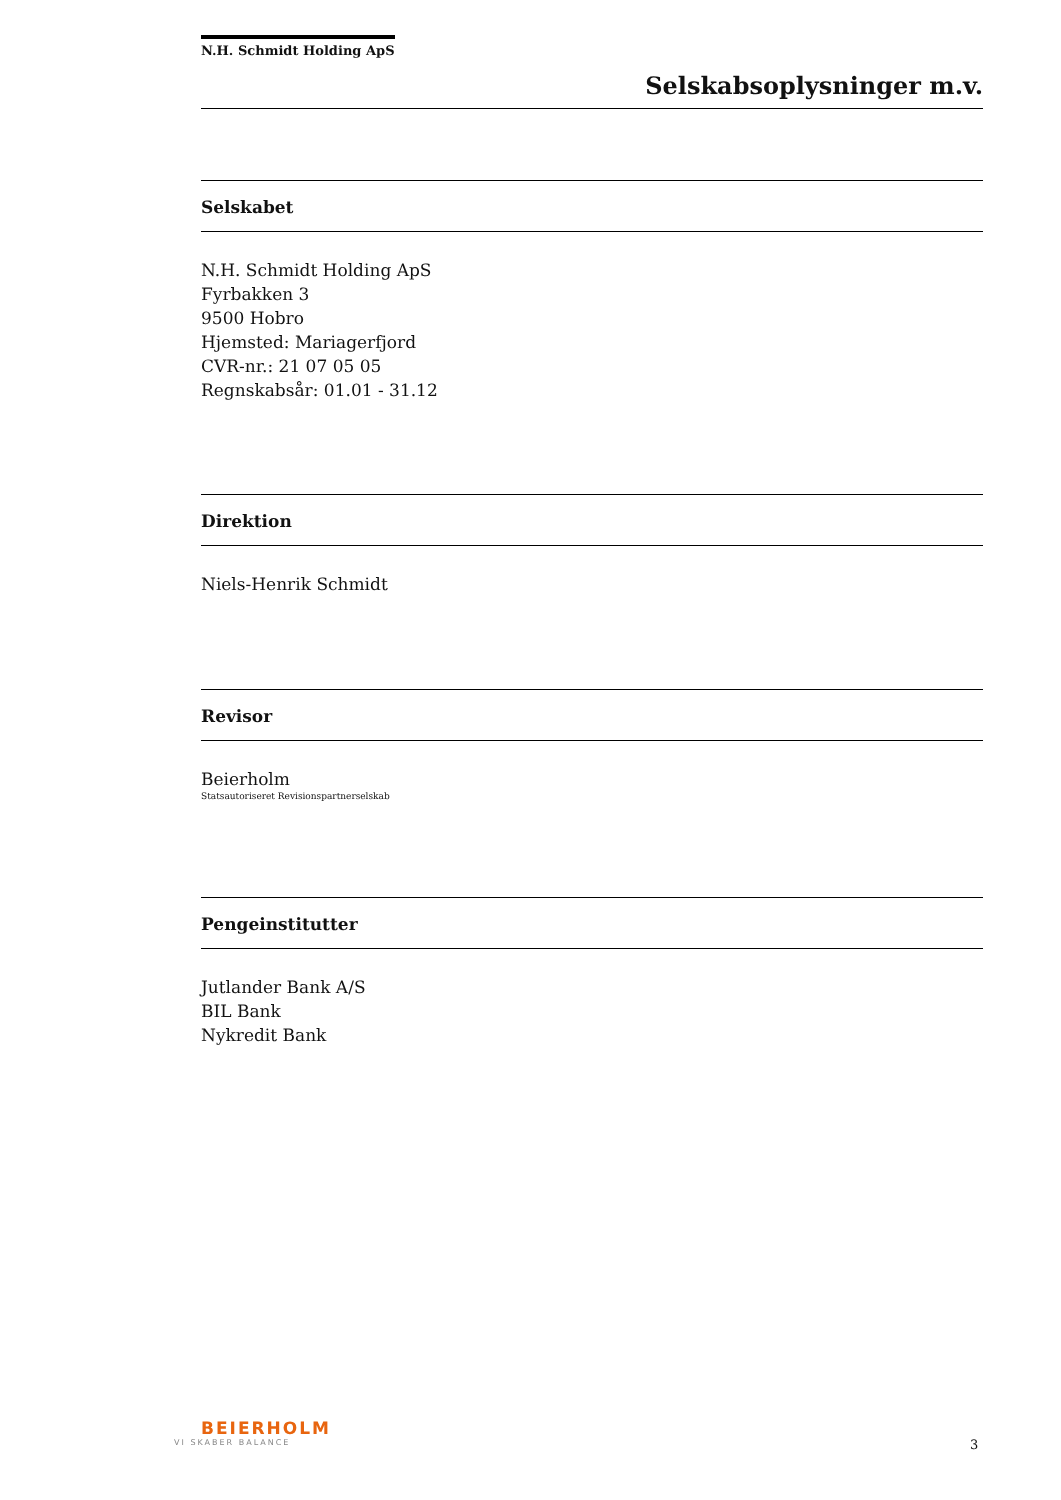N.H. Schmidt Holding ApS
Selskabsoplysninger m.v.
Selskabet
N.H. Schmidt Holding ApS
Fyrbakken 3
9500 Hobro
Hjemsted: Mariagerfjord
CVR-nr.: 21 07 05 05
Regnskabsår: 01.01 - 31.12
Direktion
Niels-Henrik Schmidt
Revisor
Beierholm
Statsautoriseret Revisionspartnerselskab
Pengeinstitutter
Jutlander Bank A/S
BIL Bank
Nykredit Bank
BEIERHOLM
VI SKABER BALANCE
3